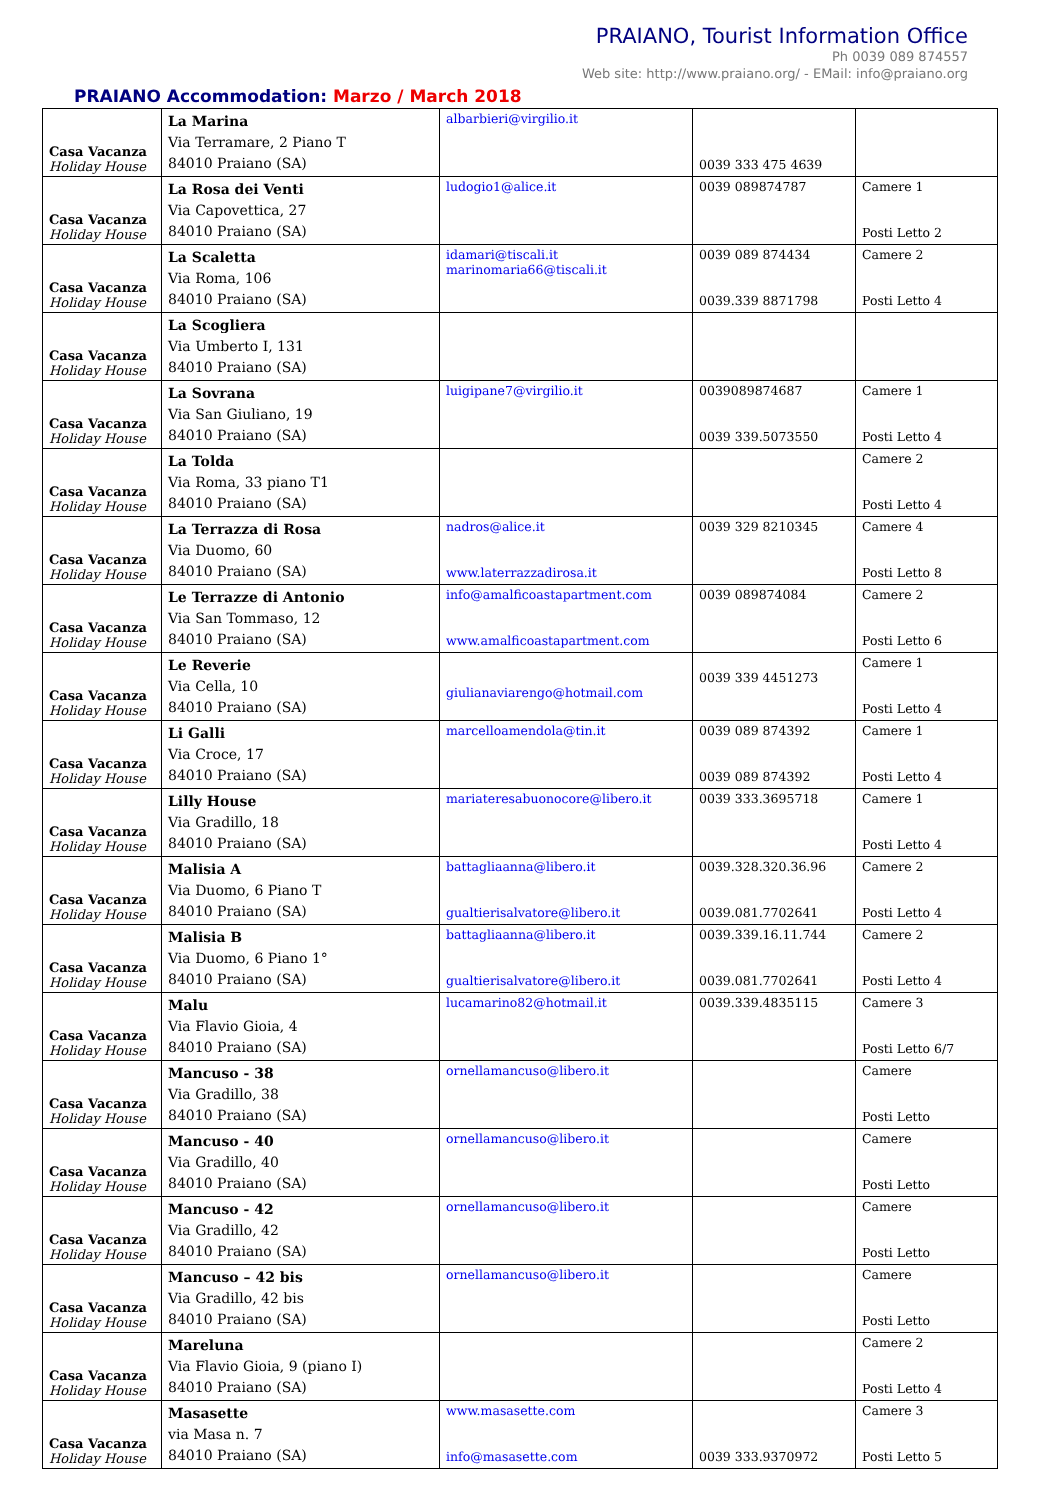PRAIANO, Tourist Information Office
Ph 0039 089 874557
Web site: http://www.praiano.org/ - EMail: info@praiano.org
PRAIANO Accommodation: Marzo / March 2018
| Casa Vacanza Holiday House | La Marina Via Terramare, 2 Piano T 84010 Praiano (SA) | albarbieri@virgilio.it | 0039 333 475 4639 | |
| Casa Vacanza Holiday House | La Rosa dei Venti Via Capovettica, 27 84010 Praiano (SA) | ludogio1@alice.it | 0039 089874787 | Camere 1 Posti Letto 2 |
| Casa Vacanza Holiday House | La Scaletta Via Roma, 106 84010 Praiano (SA) | idamari@tiscali.it marinomaria66@tiscali.it | 0039 089 874434 0039.339 8871798 | Camere 2 Posti Letto 4 |
| Casa Vacanza Holiday House | La Scogliera Via Umberto I, 131 84010 Praiano (SA) | | | |
| Casa Vacanza Holiday House | La Sovrana Via San Giuliano, 19 84010 Praiano (SA) | luigipane7@virgilio.it | 0039089874687 0039 339.5073550 | Camere 1 Posti Letto 4 |
| Casa Vacanza Holiday House | La Tolda Via Roma, 33 piano T1 84010 Praiano (SA) | | | Camere 2 Posti Letto 4 |
| Casa Vacanza Holiday House | La Terrazza di Rosa Via Duomo, 60 84010 Praiano (SA) | nadros@alice.it www.laterrazzadirosa.it | 0039 329 8210345 | Camere 4 Posti Letto 8 |
| Casa Vacanza Holiday House | Le Terrazze di Antonio Via San Tommaso, 12 84010 Praiano (SA) | info@amalficoastapartment.com www.amalficoastapartment.com | 0039 089874084 | Camere 2 Posti Letto 6 |
| Casa Vacanza Holiday House | Le Reverie Via Cella, 10 84010 Praiano (SA) | giulianaviarengo@hotmail.com | 0039 339 4451273 | Camere 1 Posti Letto 4 |
| Casa Vacanza Holiday House | Li Galli Via Croce, 17 84010 Praiano (SA) | marcelloamendola@tin.it | 0039 089 874392 0039 089 874392 | Camere 1 Posti Letto 4 |
| Casa Vacanza Holiday House | Lilly House Via Gradillo, 18 84010 Praiano (SA) | mariateresabuonocore@libero.it | 0039 333.3695718 | Camere 1 Posti Letto 4 |
| Casa Vacanza Holiday House | Malisia A Via Duomo, 6 Piano T 84010 Praiano (SA) | battagliaanna@libero.it gualtierisalvatore@libero.it | 0039.328.320.36.96 0039.081.7702641 | Camere 2 Posti Letto 4 |
| Casa Vacanza Holiday House | Malisia B Via Duomo, 6 Piano 1° 84010 Praiano (SA) | battagliaanna@libero.it gualtierisalvatore@libero.it | 0039.339.16.11.744 0039.081.7702641 | Camere 2 Posti Letto 4 |
| Casa Vacanza Holiday House | Malu Via Flavio Gioia, 4 84010 Praiano (SA) | lucamarino82@hotmail.it | 0039.339.4835115 | Camere 3 Posti Letto 6/7 |
| Casa Vacanza Holiday House | Mancuso - 38 Via Gradillo, 38 84010 Praiano (SA) | ornellamancuso@libero.it | | Camere Posti Letto |
| Casa Vacanza Holiday House | Mancuso - 40 Via Gradillo, 40 84010 Praiano (SA) | ornellamancuso@libero.it | | Camere Posti Letto |
| Casa Vacanza Holiday House | Mancuso - 42 Via Gradillo, 42 84010 Praiano (SA) | ornellamancuso@libero.it | | Camere Posti Letto |
| Casa Vacanza Holiday House | Mancuso – 42 bis Via Gradillo, 42 bis 84010 Praiano (SA) | ornellamancuso@libero.it | | Camere Posti Letto |
| Casa Vacanza Holiday House | Mareluna Via Flavio Gioia, 9 (piano I) 84010 Praiano (SA) | | | Camere 2 Posti Letto 4 |
| Casa Vacanza Holiday House | Masasette via Masa n. 7 84010 Praiano (SA) | www.masasette.com info@masasette.com | 0039 333.9370972 | Camere 3 Posti Letto 5 |